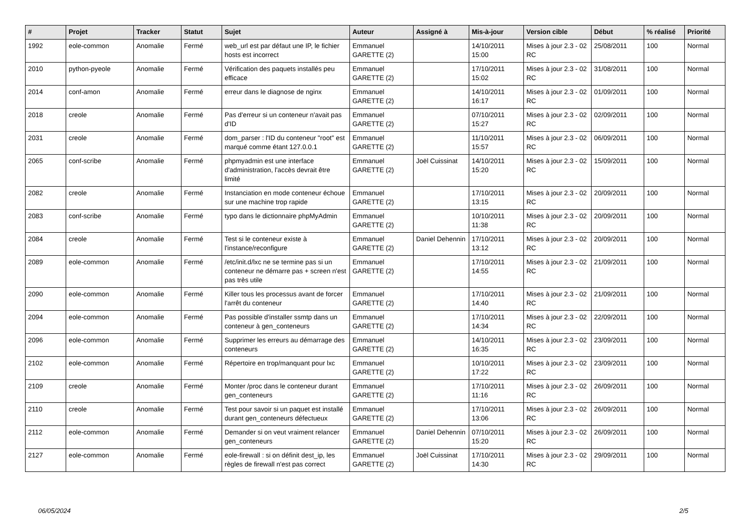| # | Projet | Tracker | Statut | Sujet | Auteur | Assigné à | Mis-à-jour | Version cible | Début | % réalisé | Priorité |
| --- | --- | --- | --- | --- | --- | --- | --- | --- | --- | --- | --- |
| 1992 | eole-common | Anomalie | Fermé | web_url est par défaut une IP, le fichier hosts est incorrect | Emmanuel GARETTE (2) | | 14/10/2011 15:00 | Mises à jour 2.3 - 02 RC | 25/08/2011 | 100 | Normal |
| 2010 | python-pyeole | Anomalie | Fermé | Vérification des paquets installés peu efficace | Emmanuel GARETTE (2) | | 17/10/2011 15:02 | Mises à jour 2.3 - 02 RC | 31/08/2011 | 100 | Normal |
| 2014 | conf-amon | Anomalie | Fermé | erreur dans le diagnose de nginx | Emmanuel GARETTE (2) | | 14/10/2011 16:17 | Mises à jour 2.3 - 02 RC | 01/09/2011 | 100 | Normal |
| 2018 | creole | Anomalie | Fermé | Pas d'erreur si un conteneur n'avait pas d'ID | Emmanuel GARETTE (2) | | 07/10/2011 15:27 | Mises à jour 2.3 - 02 RC | 02/09/2011 | 100 | Normal |
| 2031 | creole | Anomalie | Fermé | dom_parser : l'ID du conteneur "root" est marqué comme étant 127.0.0.1 | Emmanuel GARETTE (2) | | 11/10/2011 15:57 | Mises à jour 2.3 - 02 RC | 06/09/2011 | 100 | Normal |
| 2065 | conf-scribe | Anomalie | Fermé | phpmyadmin est une interface d'administration, l'accès devrait être limité | Emmanuel GARETTE (2) | Joël Cuissinat | 14/10/2011 15:20 | Mises à jour 2.3 - 02 RC | 15/09/2011 | 100 | Normal |
| 2082 | creole | Anomalie | Fermé | Instanciation en mode conteneur échoue sur une machine trop rapide | Emmanuel GARETTE (2) | | 17/10/2011 13:15 | Mises à jour 2.3 - 02 RC | 20/09/2011 | 100 | Normal |
| 2083 | conf-scribe | Anomalie | Fermé | typo dans le dictionnaire phpMyAdmin | Emmanuel GARETTE (2) | | 10/10/2011 11:38 | Mises à jour 2.3 - 02 RC | 20/09/2011 | 100 | Normal |
| 2084 | creole | Anomalie | Fermé | Test si le conteneur existe à l'instance/reconfigure | Emmanuel GARETTE (2) | Daniel Dehennin | 17/10/2011 13:12 | Mises à jour 2.3 - 02 RC | 20/09/2011 | 100 | Normal |
| 2089 | eole-common | Anomalie | Fermé | /etc/init.d/lxc ne se termine pas si un conteneur ne démarre pas + screen n'est pas très utile | Emmanuel GARETTE (2) | | 17/10/2011 14:55 | Mises à jour 2.3 - 02 RC | 21/09/2011 | 100 | Normal |
| 2090 | eole-common | Anomalie | Fermé | Killer tous les processus avant de forcer l'arrêt du conteneur | Emmanuel GARETTE (2) | | 17/10/2011 14:40 | Mises à jour 2.3 - 02 RC | 21/09/2011 | 100 | Normal |
| 2094 | eole-common | Anomalie | Fermé | Pas possible d'installer ssmtp dans un conteneur à gen_conteneurs | Emmanuel GARETTE (2) | | 17/10/2011 14:34 | Mises à jour 2.3 - 02 RC | 22/09/2011 | 100 | Normal |
| 2096 | eole-common | Anomalie | Fermé | Supprimer les erreurs au démarrage des conteneurs | Emmanuel GARETTE (2) | | 14/10/2011 16:35 | Mises à jour 2.3 - 02 RC | 23/09/2011 | 100 | Normal |
| 2102 | eole-common | Anomalie | Fermé | Répertoire en trop/manquant pour lxc | Emmanuel GARETTE (2) | | 10/10/2011 17:22 | Mises à jour 2.3 - 02 RC | 23/09/2011 | 100 | Normal |
| 2109 | creole | Anomalie | Fermé | Monter /proc dans le conteneur durant gen_conteneurs | Emmanuel GARETTE (2) | | 17/10/2011 11:16 | Mises à jour 2.3 - 02 RC | 26/09/2011 | 100 | Normal |
| 2110 | creole | Anomalie | Fermé | Test pour savoir si un paquet est installé durant gen_conteneurs défectueux | Emmanuel GARETTE (2) | | 17/10/2011 13:06 | Mises à jour 2.3 - 02 RC | 26/09/2011 | 100 | Normal |
| 2112 | eole-common | Anomalie | Fermé | Demander si on veut vraiment relancer gen_conteneurs | Emmanuel GARETTE (2) | Daniel Dehennin | 07/10/2011 15:20 | Mises à jour 2.3 - 02 RC | 26/09/2011 | 100 | Normal |
| 2127 | eole-common | Anomalie | Fermé | eole-firewall : si on définit dest_ip, les règles de firewall n'est pas correct | Emmanuel GARETTE (2) | Joël Cuissinat | 17/10/2011 14:30 | Mises à jour 2.3 - 02 RC | 29/09/2011 | 100 | Normal |
06/05/2024 2/5